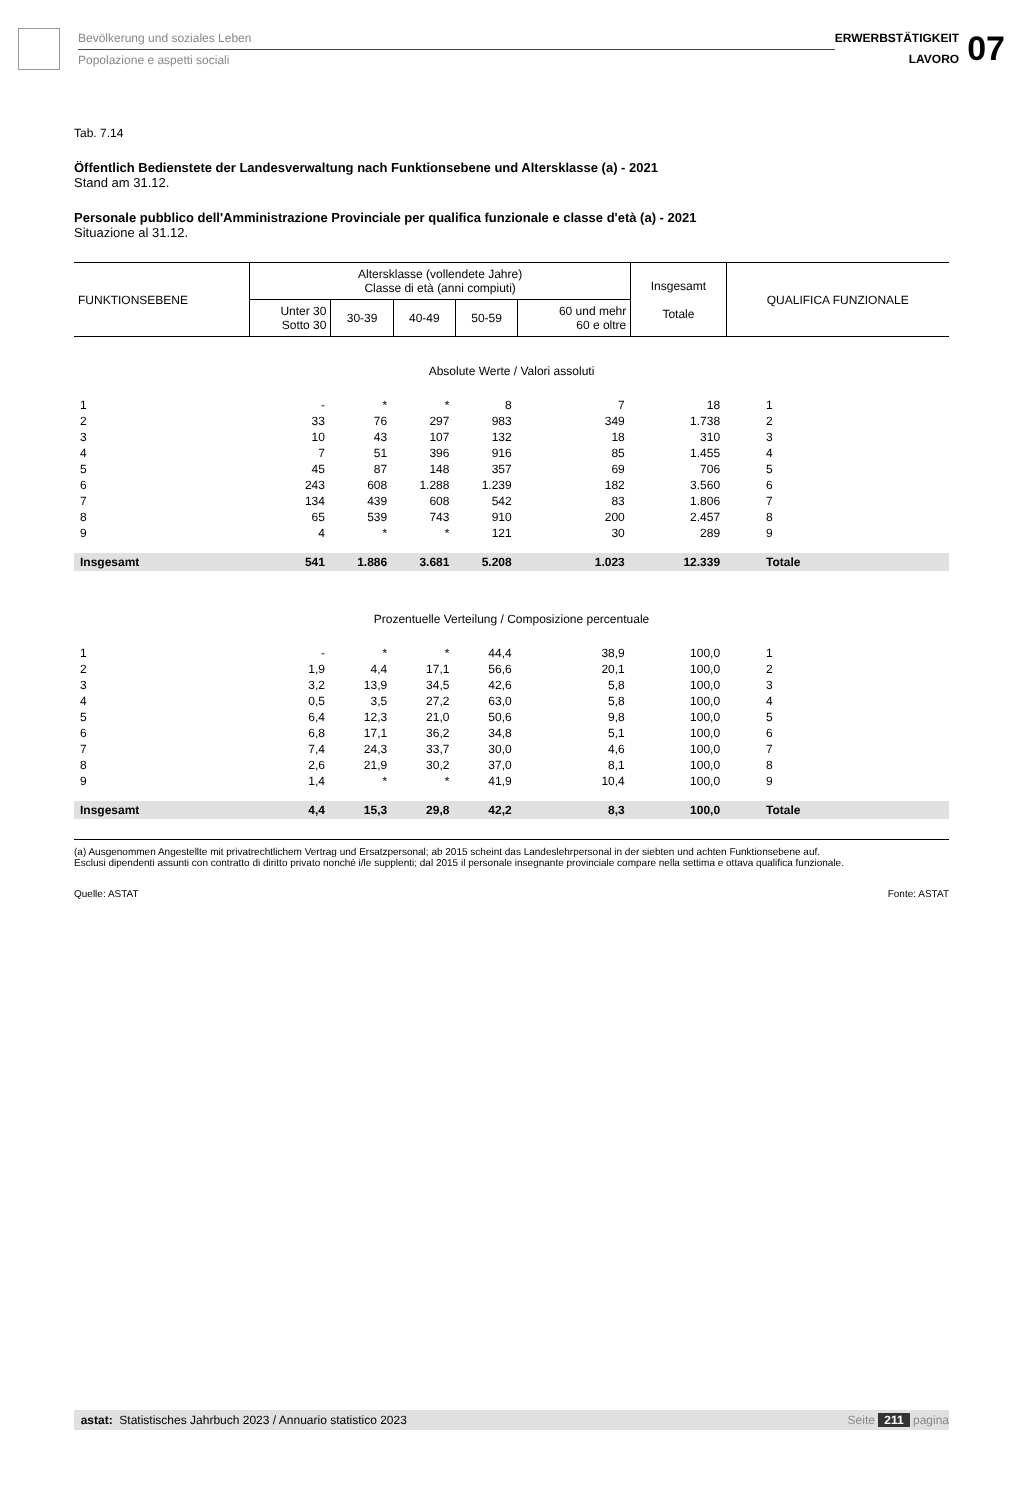Bevölkerung und soziales Leben
Popolazione e aspetti sociali
ERWERBSTÄTIGKEIT
LAVORO
07
Tab. 7.14
Öffentlich Bedienstete der Landesverwaltung nach Funktionsebene und Altersklasse (a) - 2021
Stand am 31.12.
Personale pubblico dell'Amministrazione Provinciale per qualifica funzionale e classe d'età (a) - 2021
Situazione al 31.12.
| FUNKTIONSEBENE | Altersklasse (vollendete Jahre) Classe di età (anni compiuti) | | | | | Insgesamt Totale | QUALIFICA FUNZIONALE |
| --- | --- | --- | --- | --- | --- | --- | --- |
| | Unter 30 Sotto 30 | 30-39 | 40-49 | 50-59 | 60 und mehr 60 e oltre | | |
| Absolute Werte / Valori assoluti | | | | | | | |
| 1 | - | * | * | 8 | 7 | 18 | 1 |
| 2 | 33 | 76 | 297 | 983 | 349 | 1.738 | 2 |
| 3 | 10 | 43 | 107 | 132 | 18 | 310 | 3 |
| 4 | 7 | 51 | 396 | 916 | 85 | 1.455 | 4 |
| 5 | 45 | 87 | 148 | 357 | 69 | 706 | 5 |
| 6 | 243 | 608 | 1.288 | 1.239 | 182 | 3.560 | 6 |
| 7 | 134 | 439 | 608 | 542 | 83 | 1.806 | 7 |
| 8 | 65 | 539 | 743 | 910 | 200 | 2.457 | 8 |
| 9 | 4 | * | * | 121 | 30 | 289 | 9 |
| Insgesamt | 541 | 1.886 | 3.681 | 5.208 | 1.023 | 12.339 | Totale |
| Prozentuelle Verteilung / Composizione percentuale | | | | | | | |
| 1 | - | * | * | 44,4 | 38,9 | 100,0 | 1 |
| 2 | 1,9 | 4,4 | 17,1 | 56,6 | 20,1 | 100,0 | 2 |
| 3 | 3,2 | 13,9 | 34,5 | 42,6 | 5,8 | 100,0 | 3 |
| 4 | 0,5 | 3,5 | 27,2 | 63,0 | 5,8 | 100,0 | 4 |
| 5 | 6,4 | 12,3 | 21,0 | 50,6 | 9,8 | 100,0 | 5 |
| 6 | 6,8 | 17,1 | 36,2 | 34,8 | 5,1 | 100,0 | 6 |
| 7 | 7,4 | 24,3 | 33,7 | 30,0 | 4,6 | 100,0 | 7 |
| 8 | 2,6 | 21,9 | 30,2 | 37,0 | 8,1 | 100,0 | 8 |
| 9 | 1,4 | * | * | 41,9 | 10,4 | 100,0 | 9 |
| Insgesamt | 4,4 | 15,3 | 29,8 | 42,2 | 8,3 | 100,0 | Totale |
(a) Ausgenommen Angestellte mit privatrechtlichem Vertrag und Ersatzpersonal; ab 2015 scheint das Landeslehrpersonal in der siebten und achten Funktionsebene auf.
Esclusi dipendenti assunti con contratto di diritto privato nonché i/le supplenti; dal 2015 il personale insegnante provinciale compare nella settima e ottava qualifica funzionale.
Quelle: ASTAT Fonte: ASTAT
astat: Statistisches Jahrbuch 2023 / Annuario statistico 2023 Seite 211 pagina